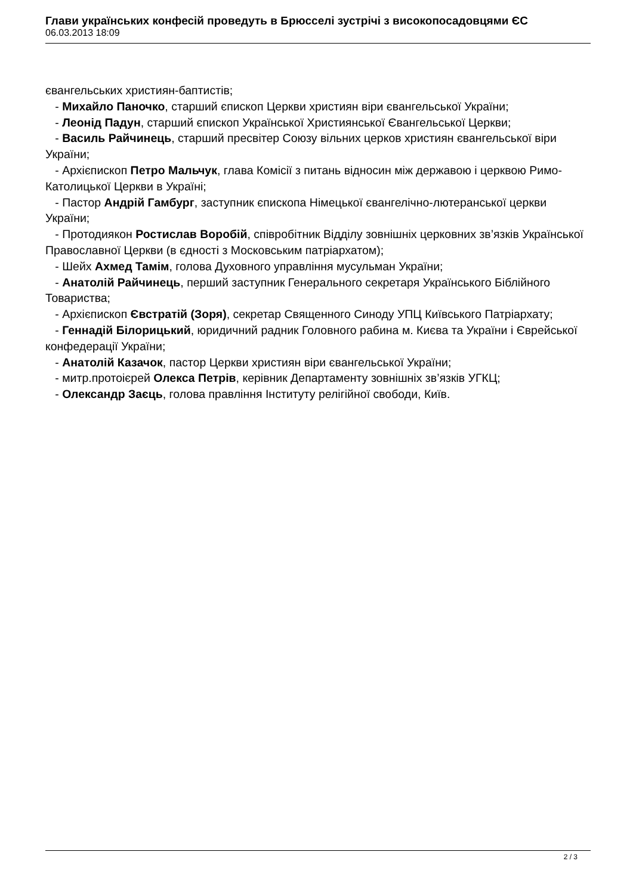Глави українських конфесій проведуть в Брюсселі зустрічі з високопосадовцями ЄС
06.03.2013 18:09
євангельських християн-баптистів;
- Михайло Паночко, старший єпископ Церкви християн віри євангельської України;
- Леонід Падун, старший єпископ Української Християнської Євангельської Церкви;
- Василь Райчинець, старший пресвітер Союзу вільних церков християн євангельської віри України;
- Архієпископ Петро Мальчук, глава Комісії з питань відносин між державою і церквою Римо-Католицької Церкви в Україні;
- Пастор Андрій Гамбург, заступник єпископа Німецької євангелічно-лютеранської церкви України;
- Протодиякон Ростислав Воробій, співробітник Відділу зовнішніх церковних зв’язків Української Православної Церкви (в єдності з Московським патріархатом);
- Шейх Ахмед Тамім, голова Духовного управління мусульман України;
- Анатолій Райчинець, перший заступник Генерального секретаря Українського Біблійного Товариства;
- Архієпископ Євстратій (Зоря), секретар Священного Синоду УПЦ Київського Патріархату;
- Геннадій Білорицький, юридичний радник Головного рабина м. Києва та України і Єврейської конфедерації України;
- Анатолій Казачок, пастор Церкви християн віри євангельської України;
- митр.протоієрей Олекса Петрів, керівник Департаменту зовнішніх зв’язків УГКЦ;
- Олександр Заєць, голова правління Інституту релігійної свободи, Київ.
2 / 3